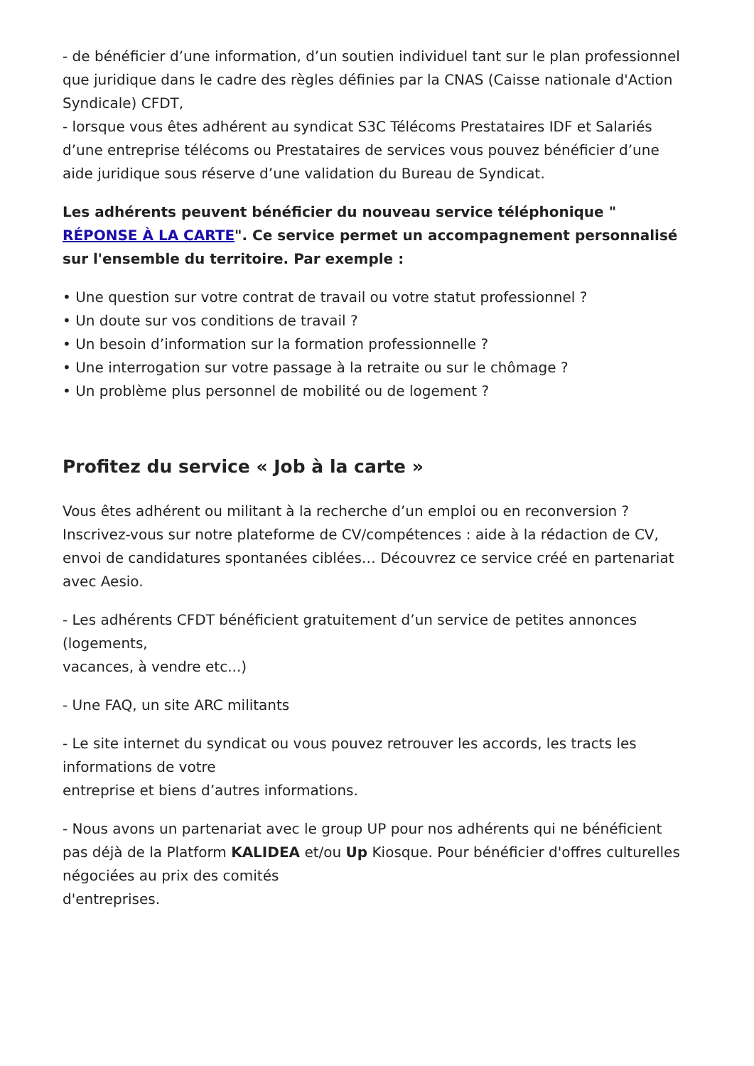- de bénéficier d’une information, d’un soutien individuel tant sur le plan professionnel que juridique dans le cadre des règles définies par la CNAS (Caisse nationale d'Action Syndicale) CFDT,
- lorsque vous êtes adhérent au syndicat S3C Télécoms Prestataires IDF et Salariés d’une entreprise télécoms ou Prestataires de services vous pouvez bénéficier d’une aide juridique sous réserve d’une validation du Bureau de Syndicat.
Les adhérents peuvent bénéficier du nouveau service téléphonique " RÉPONSE À LA CARTE". Ce service permet un accompagnement personnalisé sur l'ensemble du territoire. Par exemple :
• Une question sur votre contrat de travail ou votre statut professionnel ?
• Un doute sur vos conditions de travail ?
• Un besoin d’information sur la formation professionnelle ?
• Une interrogation sur votre passage à la retraite ou sur le chômage ?
• Un problème plus personnel de mobilité ou de logement ?
Profitez du service « Job à la carte »
Vous êtes adhérent ou militant à la recherche d’un emploi ou en reconversion ? Inscrivez-vous sur notre plateforme de CV/compétences : aide à la rédaction de CV, envoi de candidatures spontanées ciblées… Découvrez ce service créé en partenariat avec Aesio.
- Les adhérents CFDT bénéficient gratuitement d’un service de petites annonces (logements,
vacances, à vendre etc...)
- Une FAQ, un site ARC militants
- Le site internet du syndicat ou vous pouvez retrouver les accords, les tracts les informations de votre
entreprise et biens d’autres informations.
- Nous avons un partenariat avec le group UP pour nos adhérents qui ne bénéficient pas déjà de la Platform KALIDEA et/ou Up Kiosque. Pour bénéficier d'offres culturelles négociées au prix des comités
d'entreprises.